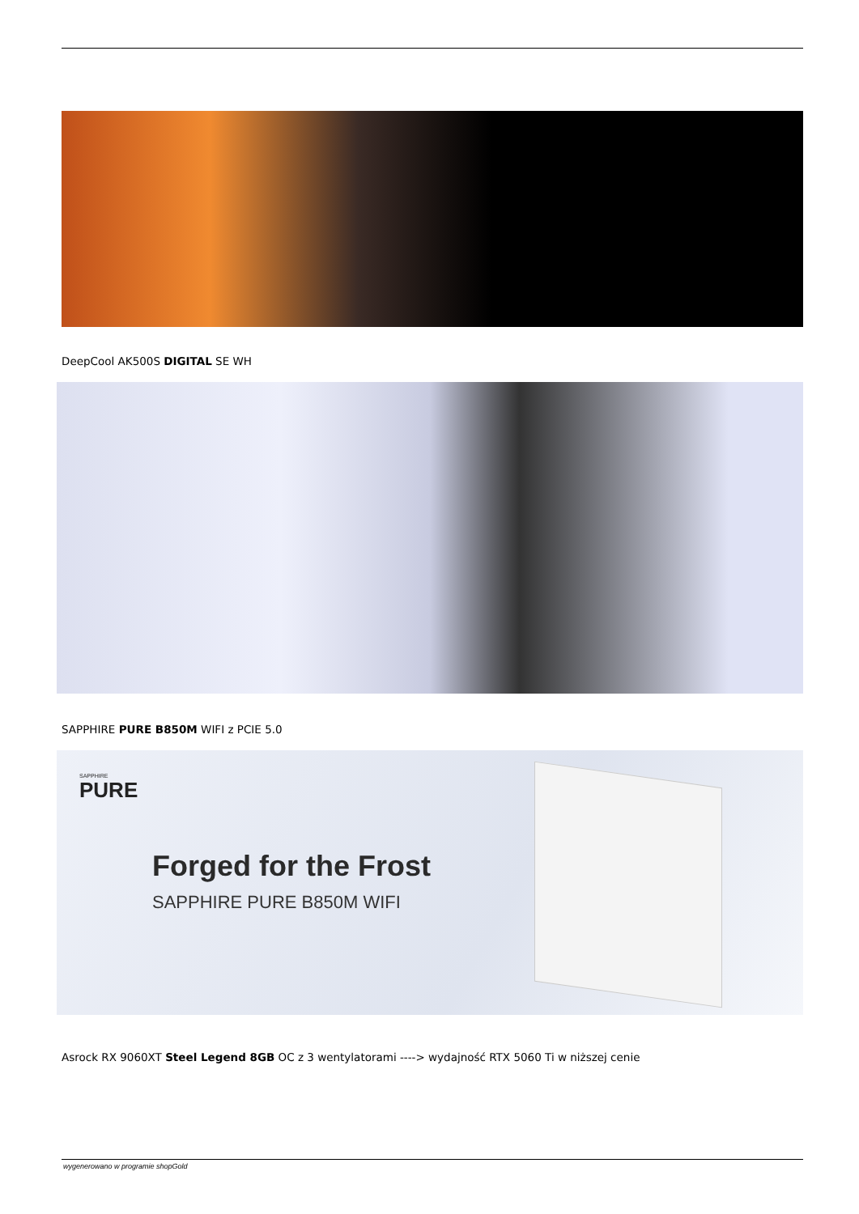DeepCool AK500S DIGITAL SE WH
SAPPHIRE PURE B850M WIFI z PCIE 5.0
SAPPHIRE
PURE
Forged for the Frost
SAPPHIRE PURE B850M WIFI
Asrock RX 9060XT Steel Legend 8GB OC z 3 wentylatorami ----> wydajność RTX 5060 Ti w niższej cenie
wygenerowano w programie shopGold